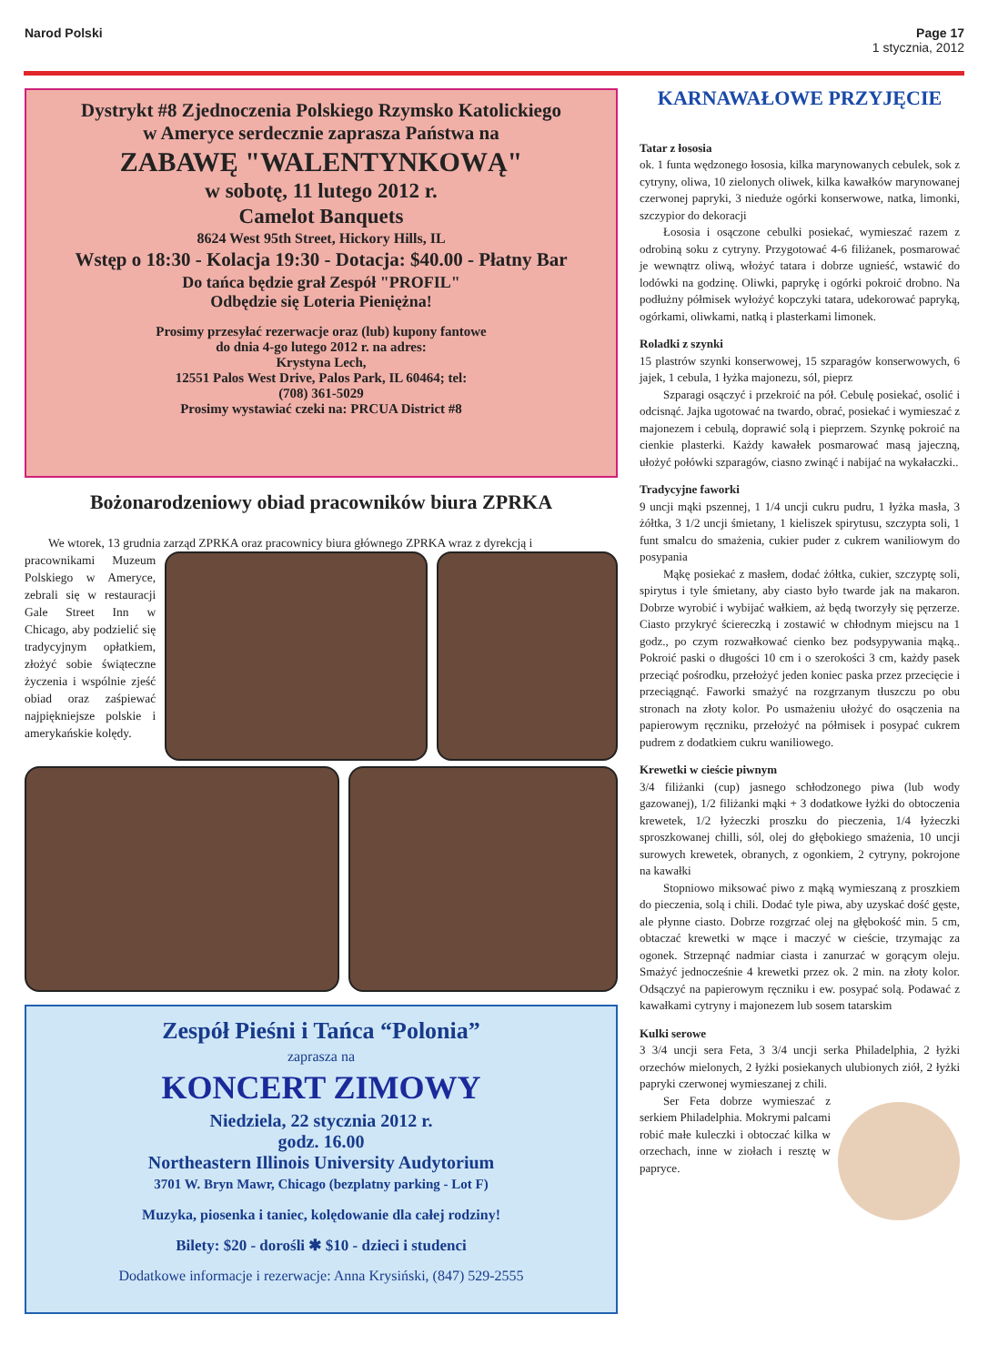Narod Polski Page 17
1 stycznia, 2012
Dystrykt #8 Zjednoczenia Polskiego Rzymsko Katolickiego
w Ameryce serdecznie zaprasza Państwa na
ZABAWĘ "WALENTYNKOWĄ"
w sobotę, 11 lutego 2012 r.
Camelot Banquets
8624 West 95th Street, Hickory Hills, IL
Wstęp o 18:30 - Kolacja 19:30 - Dotacja: $40.00 - Płatny Bar
Do tańca będzie grał Zespół "PROFIL"
Odbędzie się Loteria Pieniężna!
Prosimy przesyłać rezerwacje oraz (lub) kupony fantowe
do dnia 4-go lutego 2012 r. na adres:
Krystyna Lech,
12551 Palos West Drive, Palos Park, IL 60464; tel:
(708) 361-5029
Prosimy wystawiać czeki na: PRCUA District #8
Bożonarodzeniowy obiad pracowników biura ZPRKA
We wtorek, 13 grudnia zarząd ZPRKA oraz pracownicy biura głównego ZPRKA wraz z dyrekcją i
pracownikami Muzeum Polskiego w Ameryce, zebrali się w restauracji Gale Street Inn w Chicago, aby podzielić się tradycyjnym opłatkiem, złożyć sobie świąteczne życzenia i wspólnie zjeść obiad oraz zaśpiewać najpiękniejsze polskie i amerykańskie kolędy.
Zespół Pieśni i Tańca “Polonia”
zaprasza na
KONCERT ZIMOWY
Niedziela, 22 stycznia 2012 r.
godz. 16.00
Northeastern Illinois University Audytorium
3701 W. Bryn Mawr, Chicago (bezplatny parking - Lot F)
Muzyka, piosenka i taniec, kolędowanie dla całej rodziny!
Bilety: $20 - dorośli ✱ $10 - dzieci i studenci
Dodatkowe informacje i rezerwacje: Anna Krysiński, (847) 529-2555
KARNAWAŁOWE PRZYJĘCIE
Tatar z łososia
ok. 1 funta wędzonego łososia, kilka marynowanych cebulek, sok z cytryny, oliwa, 10 zielonych oliwek, kilka kawałków marynowanej czerwonej papryki, 3 nieduże ogórki konserwowe, natka, limonki, szczypior do dekoracji
Łososia i osączone cebulki posiekać, wymieszać razem z odrobiną soku z cytryny. Przygotować 4-6 filiżanek, posmarować je wewnątrz oliwą, włożyć tatara i dobrze ugnieść, wstawić do lodówki na godzinę. Oliwki, paprykę i ogórki pokroić drobno. Na podłużny półmisek wyłożyć kopczyki tatara, udekorować papryką, ogórkami, oliwkami, natką i plasterkami limonek.
Roladki z szynki
15 plastrów szynki konserwowej, 15 szparagów konserwowych, 6 jajek, 1 cebula, 1 łyżka majonezu, sól, pieprz
Szparagi osączyć i przekroić na pół. Cebulę posiekać, osolić i odcisnąć. Jajka ugotować na twardo, obrać, posiekać i wymieszać z majonezem i cebulą, doprawić solą i pieprzem. Szynkę pokroić na cienkie plasterki. Każdy kawałek posmarować masą jajeczną, ułożyć połówki szparagów, ciasno zwinąć i nabijać na wykałaczki..
Tradycyjne faworki
9 uncji mąki pszennej, 1 1/4 uncji cukru pudru, 1 łyżka masła, 3 żółtka, 3 1/2 uncji śmietany, 1 kieliszek spirytusu, szczypta soli, 1 funt smalcu do smażenia, cukier puder z cukrem waniliowym do posypania
Mąkę posiekać z masłem, dodać żółtka, cukier, szczyptę soli, spirytus i tyle śmietany, aby ciasto było twarde jak na makaron. Dobrze wyrobić i wybijać wałkiem, aż będą tworzyły się pęrzerze. Ciasto przykryć ściereczką i zostawić w chłodnym miejscu na 1 godz., po czym rozwałkować cienko bez podsypywania mąką.. Pokroić paski o długości 10 cm i o szerokości 3 cm, każdy pasek przeciąć pośrodku, przełożyć jeden koniec paska przez przecięcie i przeciągnąć. Faworki smażyć na rozgrzanym tłuszczu po obu stronach na złoty kolor. Po usmażeniu ułożyć do osączenia na papierowym ręczniku, przełożyć na półmisek i posypać cukrem pudrem z dodatkiem cukru waniliowego.
Krewetki w cieście piwnym
3/4 filiżanki (cup) jasnego schłodzonego piwa (lub wody gazowanej), 1/2 filiżanki mąki + 3 dodatkowe łyżki do obtoczenia krewetek, 1/2 łyżeczki proszku do pieczenia, 1/4 łyżeczki sproszkowanej chilli, sól, olej do głębokiego smażenia, 10 uncji surowych krewetek, obranych, z ogonkiem, 2 cytryny, pokrojone na kawałki
Stopniowo miksować piwo z mąką wymieszaną z proszkiem do pieczenia, solą i chili. Dodać tyle piwa, aby uzyskać dość gęste, ale płynne ciasto. Dobrze rozgrzać olej na głębokość min. 5 cm, obtaczać krewetki w mące i maczyć w cieście, trzymając za ogonek. Strzepnąć nadmiar ciasta i zanurzać w gorącym oleju. Smażyć jednocześnie 4 krewetki przez ok. 2 min. na złoty kolor. Odsączyć na papierowym ręczniku i ew. posypać solą. Podawać z kawałkami cytryny i majonezem lub sosem tatarskim
Kulki serowe
3 3/4 uncji sera Feta, 3 3/4 uncji serka Philadelphia, 2 łyżki orzechów mielonych, 2 łyżki posiekanych ulubionych ziół, 2 łyżki papryki czerwonej wymieszanej z chili.
Ser Feta dobrze wymieszać z serkiem Philadelphia. Mokrymi palcami robić małe kuleczki i obtoczać kilka w orzechach, inne w ziołach i resztę w papryce.